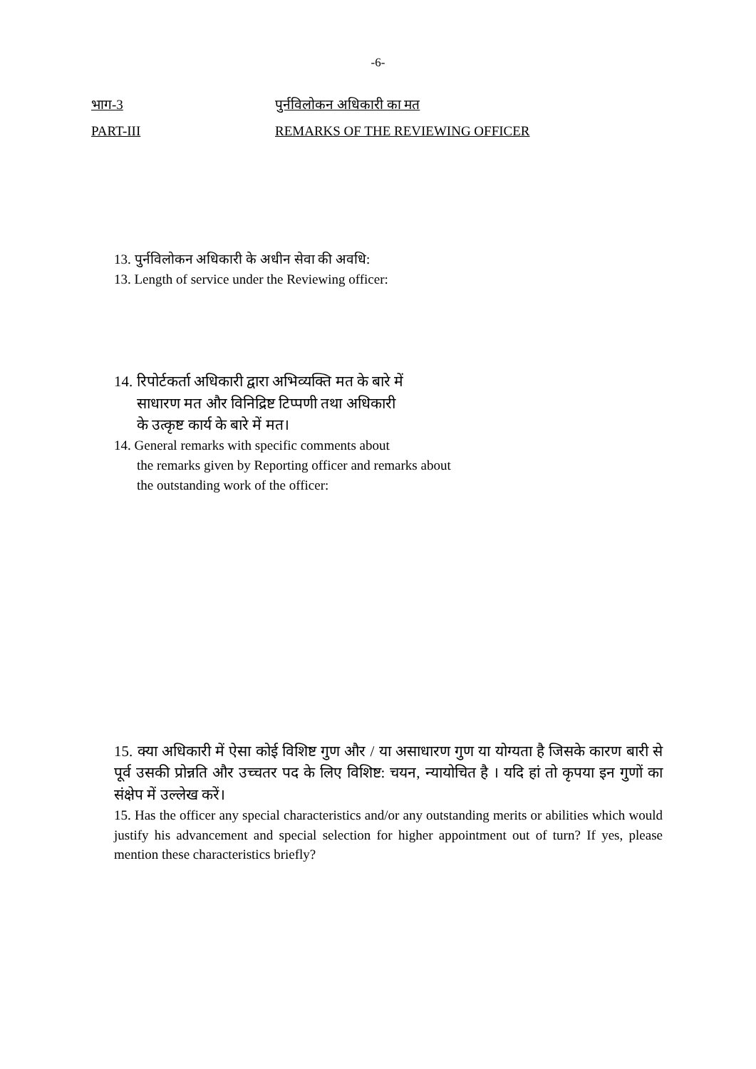-6-
भाग-3 पुर्नविलोकन अधिकारी का मत
PART-III REMARKS OF THE REVIEWING OFFICER
13. पुर्नविलोकन अधिकारी के अधीन सेवा की अवधि:
13. Length of service under the Reviewing officer:
14. रिपोर्टकर्ता अधिकारी द्वारा अभिव्यक्ति मत के बारे में
साधारण मत और विनिद्रिष्ट टिप्पणी तथा अधिकारी
के उत्कृष्ट कार्य के बारे में मत।
14. General remarks with specific comments about
the remarks given by Reporting officer and remarks about
the outstanding work of the officer:
15. क्या अधिकारी में ऐसा कोई विशिष्ट गुण और / या असाधारण गुण या योग्यता है जिसके कारण बारी से पूर्व उसकी प्रोन्नति और उच्चतर पद के लिए विशिष्ट: चयन, न्यायोचित है । यदि हां तो कृपया इन गुणों का संक्षेप में उल्लेख करें।
15. Has the officer any special characteristics and/or any outstanding merits or abilities which would justify his advancement and special selection for higher appointment out of turn? If yes, please mention these characteristics briefly?